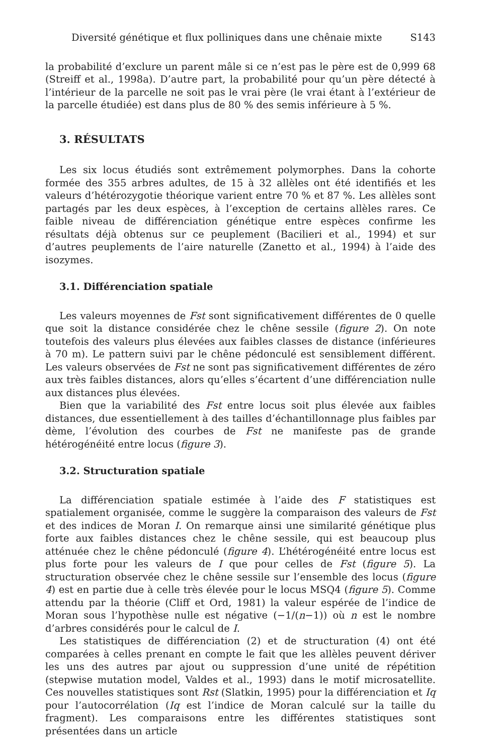Diversité génétique et flux polliniques dans une chênaie mixte S143
la probabilité d’exclure un parent mâle si ce n’est pas le père est de 0,999 68 (Streiff et al., 1998a). D’autre part, la probabilité pour qu’un père détecté à l’intérieur de la parcelle ne soit pas le vrai père (le vrai étant à l’extérieur de la parcelle étudiée) est dans plus de 80 % des semis inférieure à 5 %.
3. RÉSULTATS
Les six locus étudiés sont extrêmement polymorphes. Dans la cohorte formée des 355 arbres adultes, de 15 à 32 allèles ont été identifiés et les valeurs d’hétérozygotie théorique varient entre 70 % et 87 %. Les allèles sont partagés par les deux espèces, à l’exception de certains allèles rares. Ce faible niveau de différenciation génétique entre espèces confirme les résultats déjà obtenus sur ce peuplement (Bacilieri et al., 1994) et sur d’autres peuplements de l’aire naturelle (Zanetto et al., 1994) à l’aide des isozymes.
3.1. Différenciation spatiale
Les valeurs moyennes de Fst sont significativement différentes de 0 quelle que soit la distance considérée chez le chêne sessile (figure 2). On note toutefois des valeurs plus élevées aux faibles classes de distance (inférieures à 70 m). Le pattern suivi par le chêne pédonculé est sensiblement différent. Les valeurs observées de Fst ne sont pas significativement différentes de zéro aux très faibles distances, alors qu’elles s’écartent d’une différenciation nulle aux distances plus élevées.
Bien que la variabilité des Fst entre locus soit plus élevée aux faibles distances, due essentiellement à des tailles d’échantillonnage plus faibles par dème, l’évolution des courbes de Fst ne manifeste pas de grande hétérogénéité entre locus (figure 3).
3.2. Structuration spatiale
La différenciation spatiale estimée à l’aide des F statistiques est spatialement organisée, comme le suggère la comparaison des valeurs de Fst et des indices de Moran I. On remarque ainsi une similarité génétique plus forte aux faibles distances chez le chêne sessile, qui est beaucoup plus atténuée chez le chêne pédonculé (figure 4). L’hétérogénéité entre locus est plus forte pour les valeurs de I que pour celles de Fst (figure 5). La structuration observée chez le chêne sessile sur l’ensemble des locus (figure 4) est en partie due à celle très élevée pour le locus MSQ4 (figure 5). Comme attendu par la théorie (Cliff et Ord, 1981) la valeur espérée de l’indice de Moran sous l’hypothèse nulle est négative (−1/(n−1)) où n est le nombre d’arbres considérés pour le calcul de I.
Les statistiques de différenciation (2) et de structuration (4) ont été comparées à celles prenant en compte le fait que les allèles peuvent dériver les uns des autres par ajout ou suppression d’une unité de répétition (stepwise mutation model, Valdes et al., 1993) dans le motif microsatellite. Ces nouvelles statistiques sont Rst (Slatkin, 1995) pour la différenciation et Iq pour l’autocorrélation (Iq est l’indice de Moran calculé sur la taille du fragment). Les comparaisons entre les différentes statistiques sont présentées dans un article